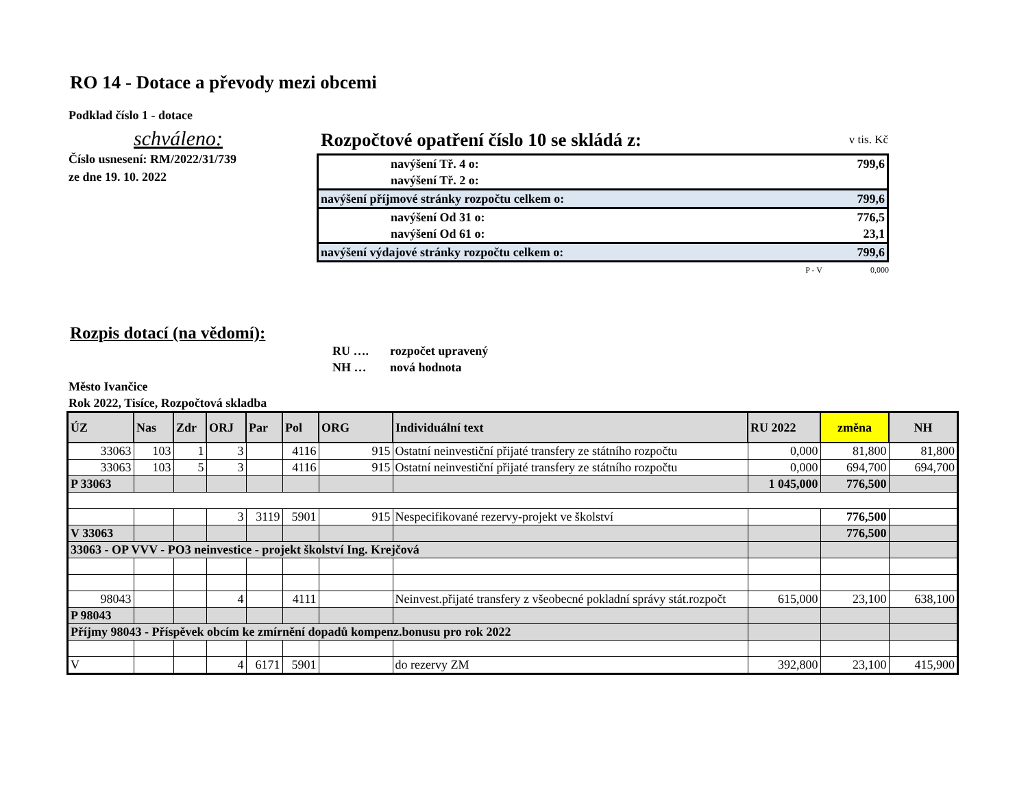RO 14 - Dotace a převody mezi obcemi
Podklad číslo 1 - dotace
schváleno:
Číslo usnesení: RM/2022/31/739
ze dne 19. 10. 2022
Rozpočtové opatření číslo 10 se skládá z:
v tis. Kč
| navýšení Tř. 4 o: | 799,6 |
| navýšení Tř. 2 o: | |
| navýšení příjmové stránky rozpočtu celkem o: | 799,6 |
| navýšení Od 31 o: | 776,5 |
| navýšení Od 61 o: | 23,1 |
| navýšení výdajové stránky rozpočtu celkem o: | 799,6 |
P - V 0,000
Rozpis dotací (na vědomí):
RU …. rozpočet upravený
NH … nová hodnota
Město Ivančice
Rok 2022, Tisíce, Rozpočtová skladba
| ÚZ | Nas | Zdr | ORJ | Par | Pol | ORG | Individuální text | RU 2022 | změna | NH |
| --- | --- | --- | --- | --- | --- | --- | --- | --- | --- | --- |
| 33063 | 103 | 1 | 3 | | 4116 | 915 | Ostatní neinvestiční přijaté transfery ze státního rozpočtu | 0,000 | 81,800 | 81,800 |
| 33063 | 103 | 5 | 3 | | 4116 | 915 | Ostatní neinvestiční přijaté transfery ze státního rozpočtu | 0,000 | 694,700 | 694,700 |
| P 33063 | | | | | | | | 1 045,000 | 776,500 | |
| | | | 3 | 3119 | 5901 | 915 | Nespecifikované rezervy-projekt ve školství | | 776,500 | |
| V 33063 | | | | | | | | | 776,500 | |
| 33063 - OP VVV - PO3 neinvestice - projekt školství Ing. Krejčová | | | | | | | | | | |
| 98043 | | | 4 | | 4111 | | Neinvest.přijaté transfery z všeobecné pokladní správy stát.rozpočt | 615,000 | 23,100 | 638,100 |
| P 98043 | | | | | | | | | | |
| Příjmy 98043 - Příspěvek obcím ke zmírnění dopadů kompenz.bonusu pro rok 2022 | | | | | | | | | | |
| V | | | 4 | 6171 | 5901 | | do rezervy ZM | 392,800 | 23,100 | 415,900 |